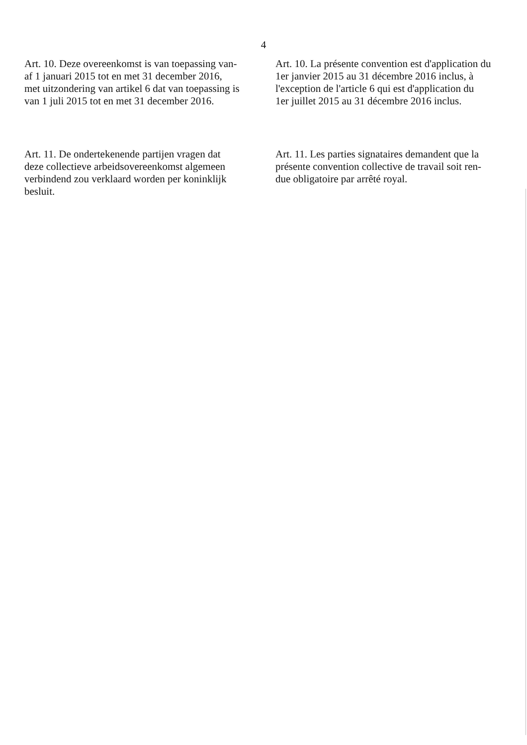4
Art. 10. Deze overeenkomst is van toepassing van-
af 1 januari 2015 tot en met 31 december 2016,
met uitzondering van artikel 6 dat van toepassing is
van 1 juli 2015 tot en met 31 december 2016.
Art. 10. La présente convention est d'application du
1er janvier 2015 au 31 décembre 2016 inclus, à
l'exception de l'article 6 qui est d'application du
1er juillet 2015 au 31 décembre 2016 inclus.
Art. 11. De ondertekenende partijen vragen dat
deze collectieve arbeidsovereenkomst algemeen
verbindend zou verklaard worden per koninklijk
besluit.
Art. 11. Les parties signataires demandent que la
présente convention collective de travail soit ren-
due obligatoire par arrêté royal.